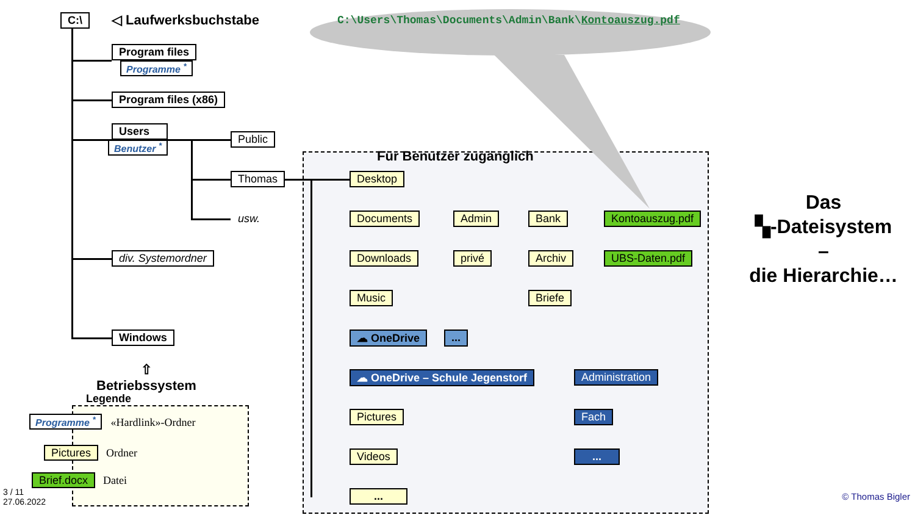C:\
◁ Laufwerksbuchstabe
C:\Users\Thomas\Documents\Admin\Bank\Kontoauszug.pdf
Program files
Programme <sup>*</sup>
Program files (x86)
Users
Benutzer <sup>*</sup>
Public
Für Benutzer zugänglich
Thomas
Desktop
Das
▚-Dateisystem
–
die Hierarchie…
usw.
Documents
Admin
Bank
Kontoauszug.pdf
div. Systemordner
Downloads
privé
Archiv
UBS-Daten.pdf
Music
Briefe
Windows
☁ OneDrive ...
⇧
Betriebssystem
☁ OneDrive – Schule Jegenstorf
Administration
Legende
Programme <sup>*</sup> «Hardlink»-Ordner
Pictures Ordner
Brief.docx Datei
Pictures
Fach
Videos
...
3 / 11
27.06.2022
...
© Thomas Bigler